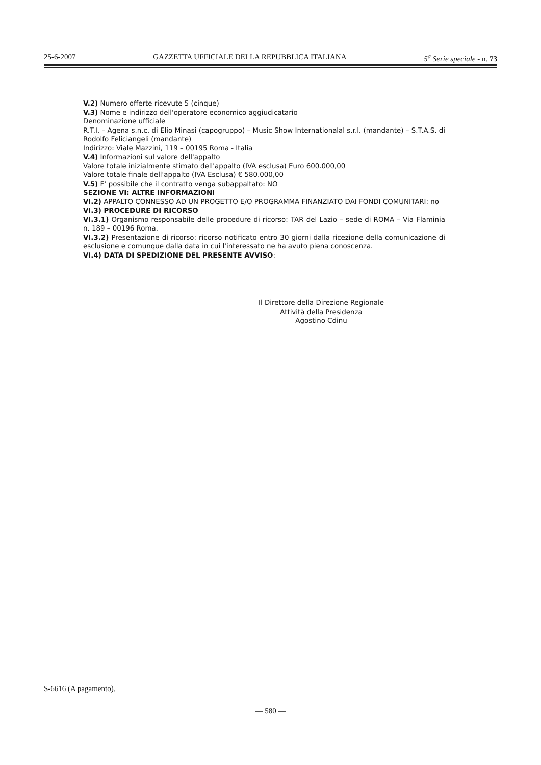25-6-2007 GAZZETTA UFFICIALE DELLA REPUBBLICA ITALIANA 5<sup>a</sup> Serie speciale - n. 73
V.2) Numero offerte ricevute 5 (cinque)
V.3) Nome e indirizzo dell'operatore economico aggiudicatario
Denominazione ufficiale
R.T.I. – Agena s.n.c. di Elio Minasi (capogruppo) – Music Show Internationalal s.r.l. (mandante) – S.T.A.S. di Rodolfo Feliciangeli (mandante)
Indirizzo: Viale Mazzini, 119 – 00195 Roma - Italia
V.4) Informazioni sul valore dell'appalto
Valore totale inizialmente stimato dell'appalto (IVA esclusa) Euro 600.000,00
Valore totale finale dell'appalto (IVA Esclusa) € 580.000,00
V.5) E' possibile che il contratto venga subappaltato: NO
SEZIONE VI: ALTRE INFORMAZIONI
VI.2) APPALTO CONNESSO AD UN PROGETTO E/O PROGRAMMA FINANZIATO DAI FONDI COMUNITARI: no
VI.3) PROCEDURE DI RICORSO
VI.3.1) Organismo responsabile delle procedure di ricorso: TAR del Lazio – sede di ROMA – Via Flaminia n. 189 – 00196 Roma.
VI.3.2) Presentazione di ricorso: ricorso notificato entro 30 giorni dalla ricezione della comunicazione di esclusione e comunque dalla data in cui l'interessato ne ha avuto piena conoscenza.
VI.4) DATA DI SPEDIZIONE DEL PRESENTE AVVISO:
Il Direttore della Direzione Regionale
Attività della Presidenza
Agostino Cdinu
S-6616 (A pagamento).
— 580 —